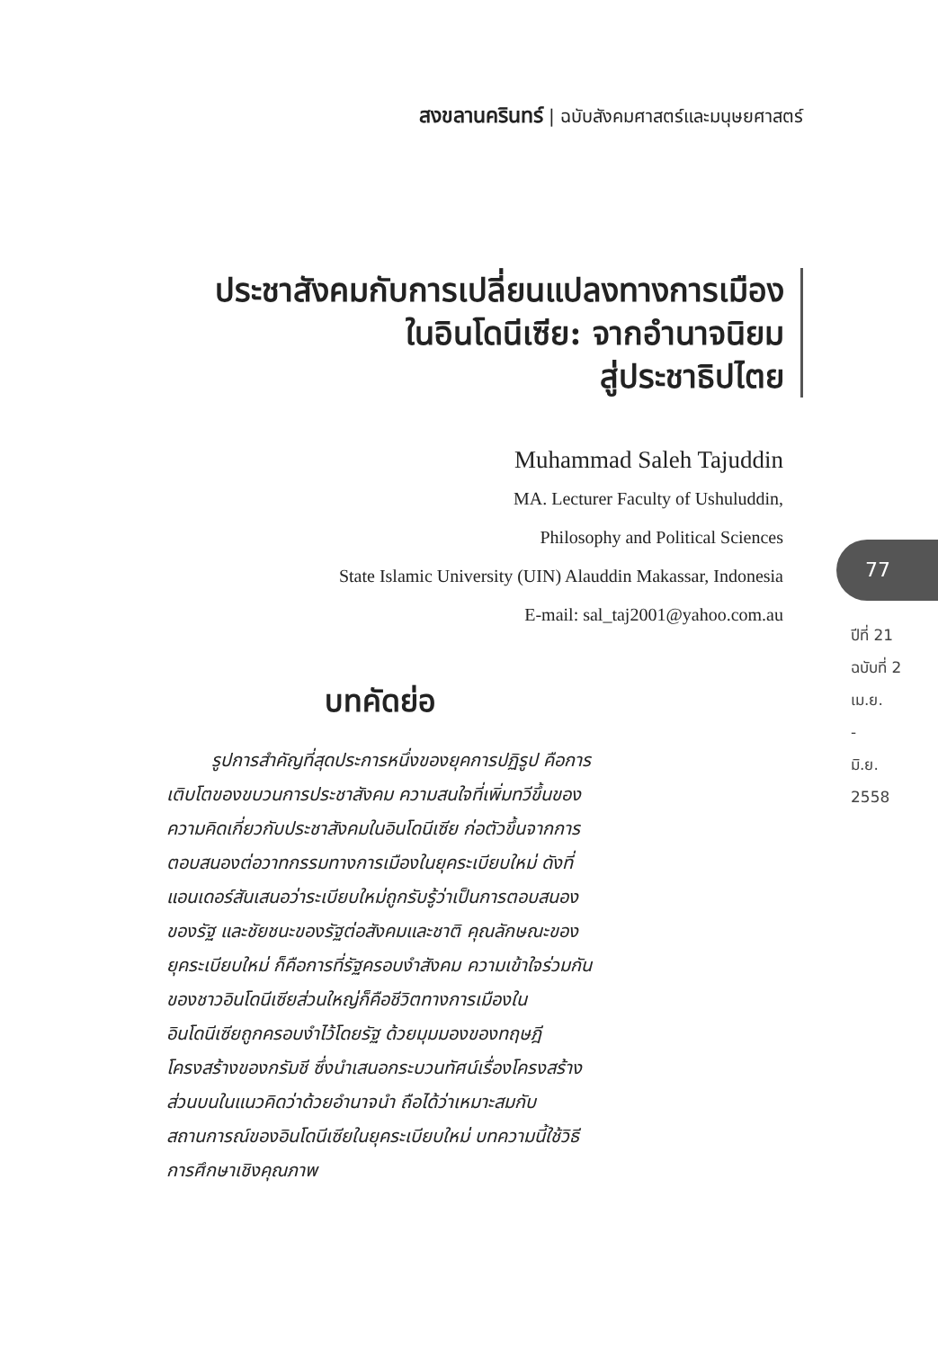สงขลานครินทร์ | ฉบับสังคมศาสตร์และมนุษยศาสตร์
ประชาสังคมกับการเปลี่ยนแปลงทางการเมือง
ในอินโดนีเซีย: จากอำนาจนิยม
สู่ประชาธิปไตย
Muhammad Saleh Tajuddin
MA. Lecturer Faculty of Ushuluddin,
Philosophy and Political Sciences
State Islamic University (UIN) Alauddin Makassar, Indonesia
E-mail: sal_taj2001@yahoo.com.au
77
ปีที่ 21
ฉบับที่ 2
เม.ย.
-
มิ.ย.
2558
บทคัดย่อ
รูปการสำคัญที่สุดประการหนึ่งของยุคการปฏิรูป คือการเติบโตของขบวนการประชาสังคม ความสนใจที่เพิ่มทวีขึ้นของความคิดเกี่ยวกับประชาสังคมในอินโดนีเซีย ก่อตัวขึ้นจากการตอบสนองต่อวาทกรรมทางการเมืองในยุคระเบียบใหม่ ดังที่ แอนเดอร์สันเสนอว่าระเบียบใหม่ถูกรับรู้ว่าเป็นการตอบสนองของรัฐ และชัยชนะของรัฐต่อสังคมและชาติ คุณลักษณะของยุคระเบียบใหม่ ก็คือการที่รัฐครอบงำสังคม ความเข้าใจร่วมกันของชาวอินโดนีเซียส่วนใหญ่ก็คือชีวิตทางการเมืองในอินโดนีเซียถูกครอบงำไว้โดยรัฐ ด้วยมุมมองของทฤษฎีโครงสร้างของกรัมชี ซึ่งนำเสนอกระบวนทัศน์เรื่องโครงสร้างส่วนบนในแนวคิดว่าด้วยอำนาจนำ ถือได้ว่าเหมาะสมกับสถานการณ์ของอินโดนีเซียในยุคระเบียบใหม่ บทความนี้ใช้วิธีการศึกษาเชิงคุณภาพ